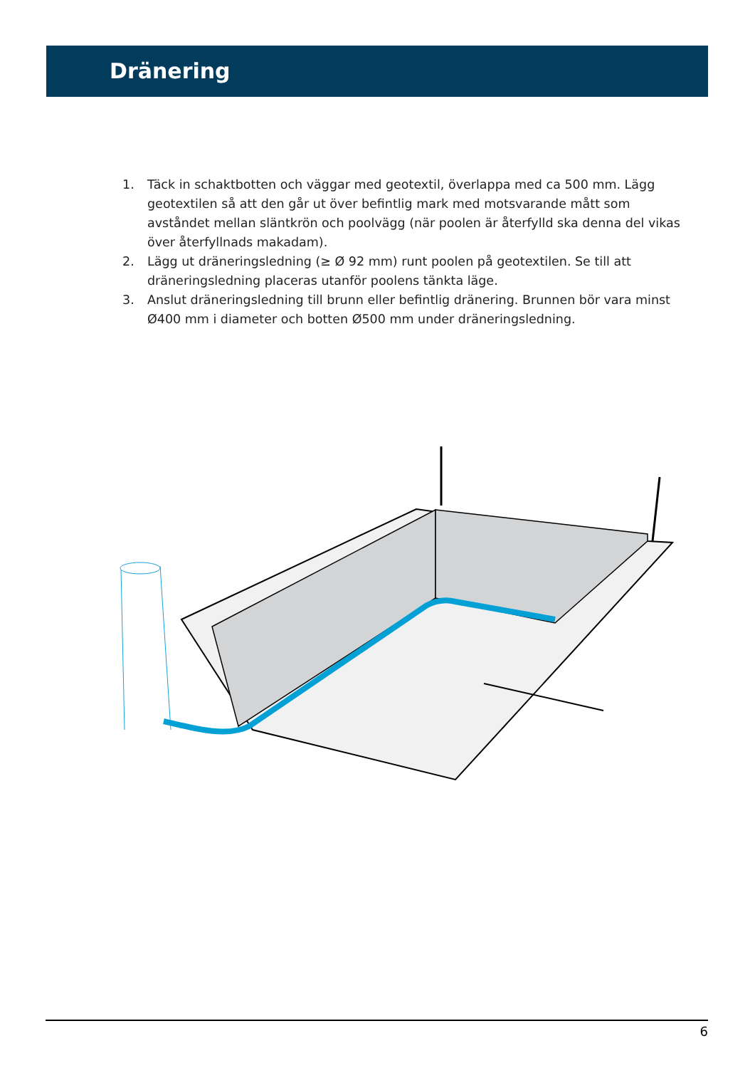Dränering
1. Täck in schaktbotten och väggar med geotextil, överlappa med ca 500 mm. Lägg geotextilen så att den går ut över befintlig mark med motsvarande mått som avståndet mellan släntkrön och poolvägg (när poolen är återfylld ska denna del vikas över återfyllnads makadam).
2. Lägg ut dräneringsledning (≥ Ø 92 mm) runt poolen på geotextilen. Se till att dräneringsledning placeras utanför poolens tänkta läge.
3. Anslut dräneringsledning till brunn eller befintlig dränering. Brunnen bör vara minst Ø400 mm i diameter och botten Ø500 mm under dräneringsledning.
6